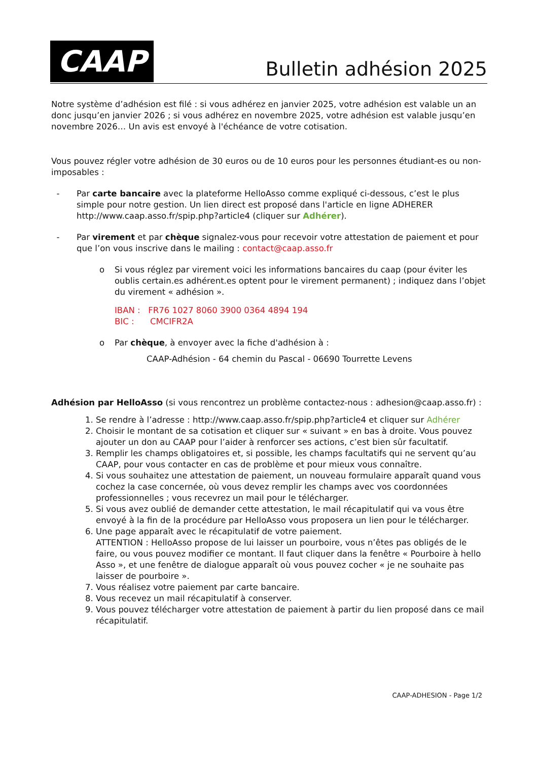CAAP
Bulletin adhésion 2025
Notre système d’adhésion est filé : si vous adhérez en janvier 2025, votre adhésion est valable un an donc jusqu’en janvier 2026 ; si vous adhérez en novembre 2025, votre adhésion est valable jusqu’en novembre 2026… Un avis est envoyé à l'échéance de votre cotisation.
Vous pouvez régler votre adhésion de 30 euros ou de 10 euros pour les personnes étudiant-es ou non-imposables :
- Par carte bancaire avec la plateforme HelloAsso comme expliqué ci-dessous, c’est le plus simple pour notre gestion. Un lien direct est proposé dans l'article en ligne ADHERER http://www.caap.asso.fr/spip.php?article4 (cliquer sur Adhérer).
- Par virement et par chèque signalez-vous pour recevoir votre attestation de paiement et pour que l’on vous inscrive dans le mailing : contact@caap.asso.fr
o Si vous réglez par virement voici les informations bancaires du caap (pour éviter les oublis certain.es adhérent.es optent pour le virement permanent) ; indiquez dans l’objet du virement « adhésion ».
IBAN : FR76 1027 8060 3900 0364 4894 194
BIC : CMCIFR2A
o Par chèque, à envoyer avec la fiche d'adhésion à :
CAAP-Adhésion - 64 chemin du Pascal - 06690 Tourrette Levens
Adhésion par HelloAsso (si vous rencontrez un problème contactez-nous : adhesion@caap.asso.fr) :
1. Se rendre à l’adresse : http://www.caap.asso.fr/spip.php?article4 et cliquer sur Adhérer
2. Choisir le montant de sa cotisation et cliquer sur « suivant » en bas à droite. Vous pouvez ajouter un don au CAAP pour l’aider à renforcer ses actions, c’est bien sûr facultatif.
3. Remplir les champs obligatoires et, si possible, les champs facultatifs qui ne servent qu’au CAAP, pour vous contacter en cas de problème et pour mieux vous connaître.
4. Si vous souhaitez une attestation de paiement, un nouveau formulaire apparaît quand vous cochez la case concernée, où vous devez remplir les champs avec vos coordonnées professionnelles ; vous recevrez un mail pour le télécharger.
5. Si vous avez oublié de demander cette attestation, le mail récapitulatif qui va vous être envoyé à la fin de la procédure par HelloAsso vous proposera un lien pour le télécharger.
6. Une page apparaît avec le récapitulatif de votre paiement.
ATTENTION : HelloAsso propose de lui laisser un pourboire, vous n’êtes pas obligés de le faire, ou vous pouvez modifier ce montant. Il faut cliquer dans la fenêtre « Pourboire à hello Asso », et une fenêtre de dialogue apparaît où vous pouvez cocher « je ne souhaite pas laisser de pourboire ».
7. Vous réalisez votre paiement par carte bancaire.
8. Vous recevez un mail récapitulatif à conserver.
9. Vous pouvez télécharger votre attestation de paiement à partir du lien proposé dans ce mail récapitulatif.
CAAP-ADHESION - Page 1/2